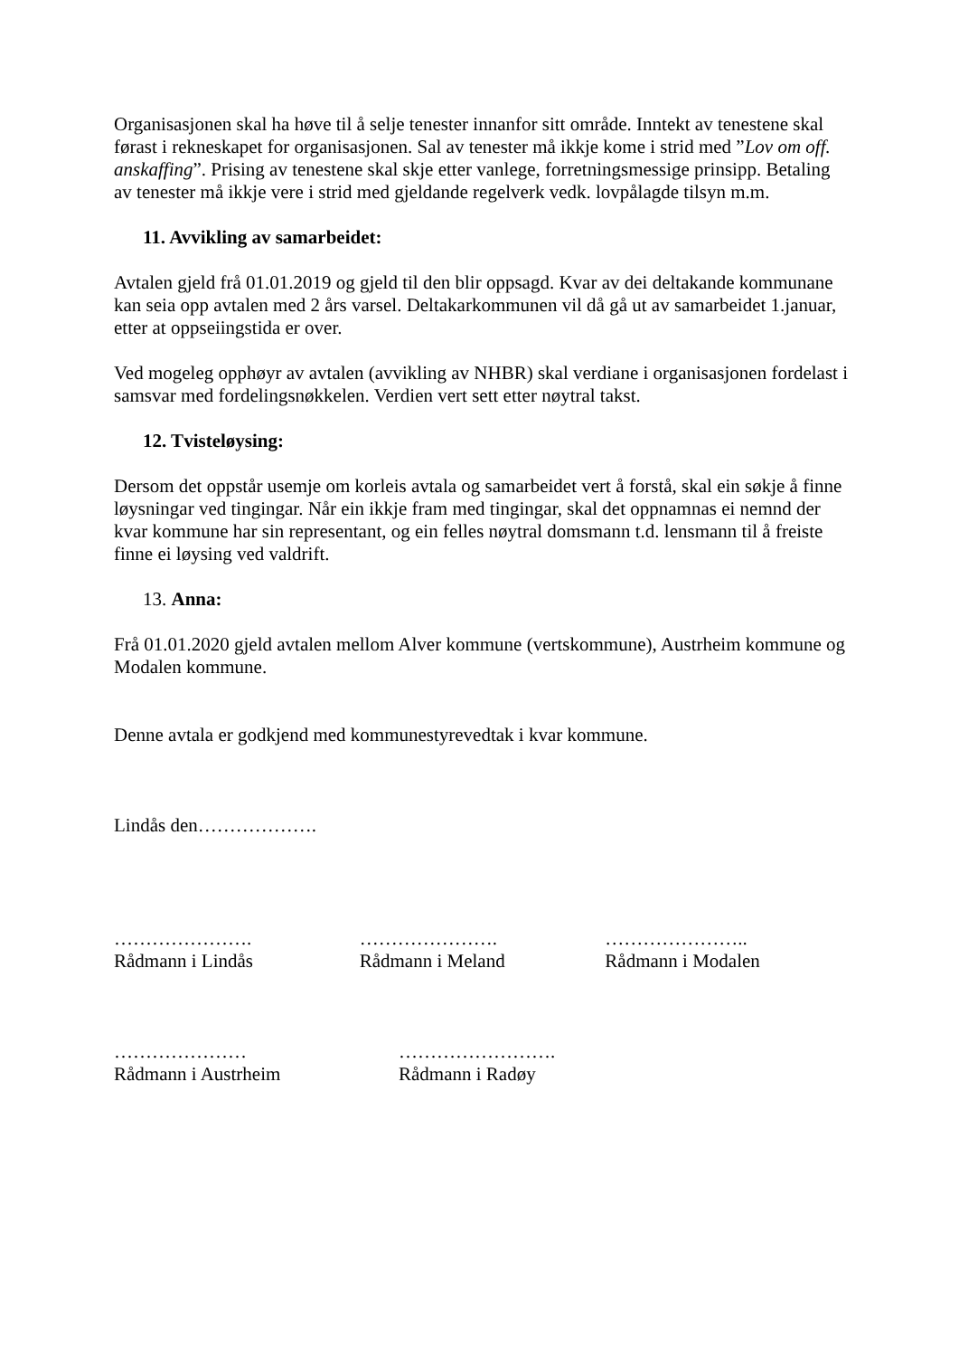Organisasjonen skal ha høve til å selje tenester innanfor sitt område. Inntekt av tenestene skal førast i rekneskapet for organisasjonen. Sal av tenester må ikkje kome i strid med ”Lov om off. anskaffing”. Prising av tenestene skal skje etter vanlege, forretningsmessige prinsipp. Betaling av tenester må ikkje vere i strid med gjeldande regelverk vedk. lovpålagde tilsyn m.m.
11. Avvikling av samarbeidet:
Avtalen gjeld frå 01.01.2019 og gjeld til den blir oppsagd. Kvar av dei deltakande kommunane kan seia opp avtalen med 2 års varsel. Deltakarkommunen vil då gå ut av samarbeidet 1.januar, etter at oppseiingstida er over.
Ved mogeleg opphøyr av avtalen (avvikling av NHBR) skal verdiane i organisasjonen fordelast i samsvar med fordelingsnøkkelen. Verdien vert sett etter nøytral takst.
12. Tvisteløysing:
Dersom det oppstår usemje om korleis avtala og samarbeidet vert å forstå, skal ein søkje å finne løysningar ved tingingar. Når ein ikkje fram med tingingar, skal det oppnamnas ei nemnd der kvar kommune har sin representant, og ein felles nøytral domsmann t.d. lensmann til å freiste finne ei løysing ved valdrift.
13. Anna:
Frå 01.01.2020 gjeld avtalen mellom Alver kommune (vertskommune), Austrheim kommune og Modalen kommune.
Denne avtala er godkjend med kommunestyrevedtak i kvar kommune.
Lindås den……………….
………………….
Rådmann i Lindås
………………….
Rådmann i Meland
…………………..
Rådmann i Modalen
…………………
Rådmann i Austrheim
…………………….
Rådmann i Radøy